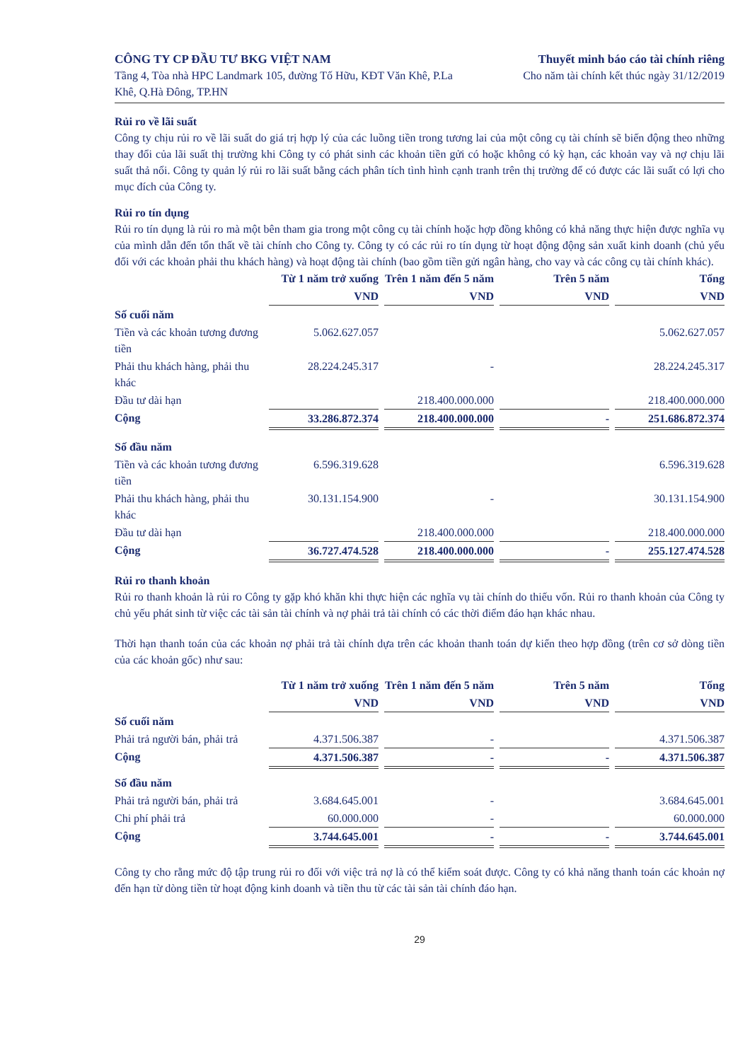CÔNG TY CP ĐẦU TƯ BKG VIỆT NAM
Tầng 4, Tòa nhà HPC Landmark 105, đường Tố Hữu, KĐT Văn Khê, P.La Khê, Q.Hà Đông, TP.HN
Thuyết minh báo cáo tài chính riêng
Cho năm tài chính kết thúc ngày 31/12/2019
Rủi ro về lãi suất
Công ty chịu rủi ro về lãi suất do giá trị hợp lý của các luồng tiền trong tương lai của một công cụ tài chính sẽ biến động theo những thay đổi của lãi suất thị trường khi Công ty có phát sinh các khoản tiền gửi có hoặc không có kỳ hạn, các khoản vay và nợ chịu lãi suất thả nổi. Công ty quản lý rủi ro lãi suất bằng cách phân tích tình hình cạnh tranh trên thị trường để có được các lãi suất có lợi cho mục đích của Công ty.
Rủi ro tín dụng
Rủi ro tín dụng là rủi ro mà một bên tham gia trong một công cụ tài chính hoặc hợp đồng không có khả năng thực hiện được nghĩa vụ của mình dẫn đến tổn thất về tài chính cho Công ty. Công ty có các rủi ro tín dụng từ hoạt động động sản xuất kinh doanh (chủ yếu đối với các khoản phải thu khách hàng) và hoạt động tài chính (bao gồm tiền gửi ngân hàng, cho vay và các công cụ tài chính khác).
| | Từ 1 năm trở xuống | Trên 1 năm đến 5 năm | Trên 5 năm | Tổng |
| --- | --- | --- | --- | --- |
| | VND | VND | VND | VND |
| Số cuối năm | | | | |
| Tiền và các khoản tương đương tiền | 5.062.627.057 | | | 5.062.627.057 |
| Phải thu khách hàng, phải thu khác | 28.224.245.317 | - | | 28.224.245.317 |
| Đầu tư dài hạn | | 218.400.000.000 | | 218.400.000.000 |
| Cộng | 33.286.872.374 | 218.400.000.000 | - | 251.686.872.374 |
| Số đầu năm | | | | |
| Tiền và các khoản tương đương tiền | 6.596.319.628 | | | 6.596.319.628 |
| Phải thu khách hàng, phải thu khác | 30.131.154.900 | - | | 30.131.154.900 |
| Đầu tư dài hạn | | 218.400.000.000 | | 218.400.000.000 |
| Cộng | 36.727.474.528 | 218.400.000.000 | - | 255.127.474.528 |
Rủi ro thanh khoản
Rủi ro thanh khoản là rủi ro Công ty gặp khó khăn khi thực hiện các nghĩa vụ tài chính do thiếu vốn. Rủi ro thanh khoản của Công ty chủ yếu phát sinh từ việc các tài sản tài chính và nợ phải trả tài chính có các thời điểm đáo hạn khác nhau.
Thời hạn thanh toán của các khoản nợ phải trả tài chính dựa trên các khoản thanh toán dự kiến theo hợp đồng (trên cơ sở dòng tiền của các khoản gốc) như sau:
| | Từ 1 năm trở xuống | Trên 1 năm đến 5 năm | Trên 5 năm | Tổng |
| --- | --- | --- | --- | --- |
| | VND | VND | VND | VND |
| Số cuối năm | | | | |
| Phải trả người bán, phải trả | 4.371.506.387 | - | | 4.371.506.387 |
| Cộng | 4.371.506.387 | - | - | 4.371.506.387 |
| Số đầu năm | | | | |
| Phải trả người bán, phải trả | 3.684.645.001 | - | | 3.684.645.001 |
| Chi phí phải trả | 60.000.000 | - | | 60.000.000 |
| Cộng | 3.744.645.001 | - | - | 3.744.645.001 |
Công ty cho rằng mức độ tập trung rủi ro đối với việc trả nợ là có thể kiểm soát được. Công ty có khả năng thanh toán các khoản nợ đến hạn từ dòng tiền từ hoạt động kinh doanh và tiền thu từ các tài sản tài chính đáo hạn.
29